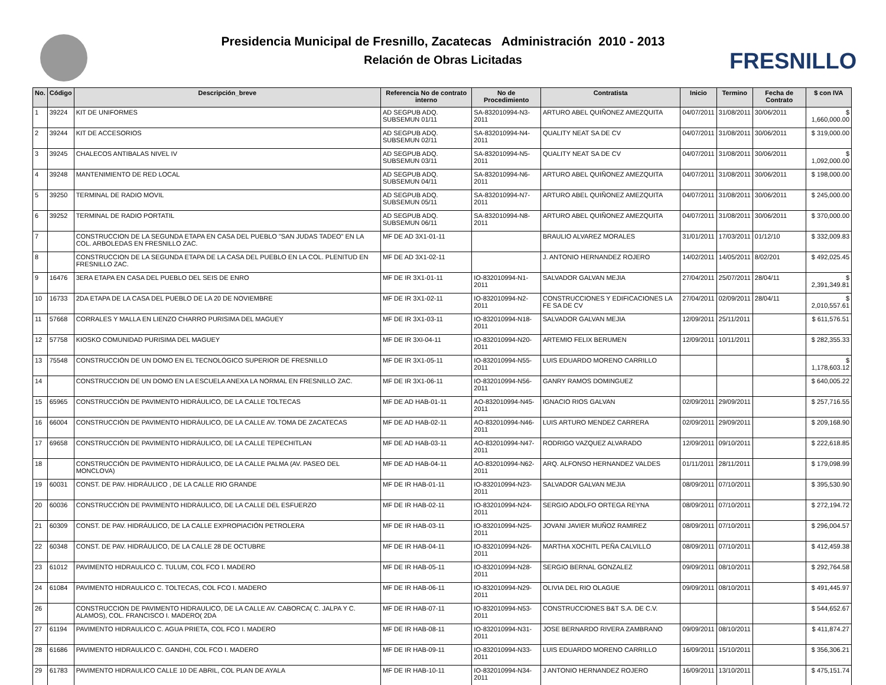Presidencia Municipal de Fresnillo, Zacatecas Administración 2010 - 2013
Relación de Obras Licitadas
FRESNILLO
| No. | Código | Descripción_breve | Referencia No de contrato interno | No de Procedimiento | Contratista | Inicio | Termino | Fecha de Contrato | $ con IVA |
| --- | --- | --- | --- | --- | --- | --- | --- | --- | --- |
| 1 | 39224 | KIT DE UNIFORMES | AD SEGPUB ADQ. SUBSEMUN 01/11 | SA-832010994-N3-2011 | ARTURO ABEL QUIÑONEZ AMEZQUITA | 04/07/2011 | 31/08/2011 | 30/06/2011 | $ 1,660,000.00 |
| 2 | 39244 | KIT DE ACCESORIOS | AD SEGPUB ADQ. SUBSEMUN 02/11 | SA-832010994-N4-2011 | QUALITY NEAT SA DE CV | 04/07/2011 | 31/08/2011 | 30/06/2011 | $ 319,000.00 |
| 3 | 39245 | CHALECOS ANTIBALAS NIVEL IV | AD SEGPUB ADQ. SUBSEMUN 03/11 | SA-832010994-N5-2011 | QUALITY NEAT SA DE CV | 04/07/2011 | 31/08/2011 | 30/06/2011 | $ 1,092,000.00 |
| 4 | 39248 | MANTENIMIENTO DE RED LOCAL | AD SEGPUB ADQ. SUBSEMUN 04/11 | SA-832010994-N6-2011 | ARTURO ABEL QUIÑONEZ AMEZQUITA | 04/07/2011 | 31/08/2011 | 30/06/2011 | $ 198,000.00 |
| 5 | 39250 | TERMINAL DE RADIO MOVIL | AD SEGPUB ADQ. SUBSEMUN 05/11 | SA-832010994-N7-2011 | ARTURO ABEL QUIÑONEZ AMEZQUITA | 04/07/2011 | 31/08/2011 | 30/06/2011 | $ 245,000.00 |
| 6 | 39252 | TERMINAL DE RADIO PORTATIL | AD SEGPUB ADQ. SUBSEMUN 06/11 | SA-832010994-N8-2011 | ARTURO ABEL QUIÑONEZ AMEZQUITA | 04/07/2011 | 31/08/2011 | 30/06/2011 | $ 370,000.00 |
| 7 | | CONSTRUCCION DE LA SEGUNDA ETAPA EN CASA DEL PUEBLO "SAN JUDAS TADEO" EN LA COL. ARBOLEDAS EN FRESNILLO ZAC. | MF DE AD 3X1-01-11 | | BRAULIO ALVAREZ MORALES | 31/01/2011 | 17/03/2011 | 01/12/10 | $ 332,009.83 |
| 8 | | CONSTRUCCION DE LA SEGUNDA ETAPA DE LA CASA DEL PUEBLO EN LA COL. PLENITUD EN FRESNILLO ZAC. | MF DE AD 3X1-02-11 | | J. ANTONIO HERNANDEZ ROJERO | 14/02/2011 | 14/05/2011 | 8/02/201 | $ 492,025.45 |
| 9 | 16476 | 3ERA ETAPA EN CASA DEL PUEBLO DEL SEIS DE ENRO | MF DE IR 3X1-01-11 | IO-832010994-N1-2011 | SALVADOR GALVAN MEJIA | 27/04/2011 | 25/07/2011 | 28/04/11 | $ 2,391,349.81 |
| 10 | 16733 | 2DA ETAPA DE LA CASA DEL PUEBLO DE LA 20 DE NOVIEMBRE | MF DE IR 3X1-02-11 | IO-832010994-N2-2011 | CONSTRUCCIONES Y EDIFICACIONES LA FE SA DE CV | 27/04/2011 | 02/09/2011 | 28/04/11 | $ 2,010,557.61 |
| 11 | 57668 | CORRALES Y MALLA EN LIENZO CHARRO PURISIMA DEL MAGUEY | MF DE IR 3X1-03-11 | IO-832010994-N18-2011 | SALVADOR GALVAN MEJIA | 12/09/2011 | 25/11/2011 | | $ 611,576.51 |
| 12 | 57758 | KIOSKO COMUNIDAD PURISIMA DEL MAGUEY | MF DE IR 3XI-04-11 | IO-832010994-N20-2011 | ARTEMIO FELIX BERUMEN | 12/09/2011 | 10/11/2011 | | $ 282,355.33 |
| 13 | 75548 | CONSTRUCCIÓN DE UN DOMO EN EL TECNOLÓGICO SUPERIOR DE FRESNILLO | MF DE IR 3X1-05-11 | IO-832010994-N55-2011 | LUIS EDUARDO MORENO CARRILLO | | | | $ 1,178,603.12 |
| 14 | | CONSTRUCCION DE UN DOMO EN LA ESCUELA ANEXA LA NORMAL EN FRESNILLO ZAC. | MF DE IR 3X1-06-11 | IO-832010994-N56-2011 | GANRY RAMOS DOMINGUEZ | | | | $ 640,005.22 |
| 15 | 65965 | CONSTRUCCIÓN DE PAVIMENTO HIDRÁULICO, DE LA CALLE TOLTECAS | MF DE AD HAB-01-11 | AO-832010994-N45-2011 | IGNACIO RIOS GALVAN | 02/09/2011 | 29/09/2011 | | $ 257,716.55 |
| 16 | 66004 | CONSTRUCCIÓN DE PAVIMENTO HIDRÁULICO, DE LA CALLE AV. TOMA DE ZACATECAS | MF DE AD HAB-02-11 | AO-832010994-N46-2011 | LUIS ARTURO MENDEZ CARRERA | 02/09/2011 | 29/09/2011 | | $ 209,168.90 |
| 17 | 69658 | CONSTRUCCIÓN DE PAVIMENTO HIDRÁULICO, DE LA CALLE TEPECHITLAN | MF DE AD HAB-03-11 | AO-832010994-N47-2011 | RODRIGO VAZQUEZ ALVARADO | 12/09/2011 | 09/10/2011 | | $ 222,618.85 |
| 18 | | CONSTRUCCIÓN DE PAVIMENTO HIDRÁULICO, DE LA CALLE PALMA (AV. PASEO DEL MONCLOVA) | MF DE AD HAB-04-11 | AO-832010994-N62-2011 | ARQ. ALFONSO HERNANDEZ VALDES | 01/11/2011 | 28/11/2011 | | $ 179,098.99 |
| 19 | 60031 | CONST. DE PAV. HIDRÁULICO , DE LA CALLE RIO GRANDE | MF DE IR HAB-01-11 | IO-832010994-N23-2011 | SALVADOR GALVAN MEJIA | 08/09/2011 | 07/10/2011 | | $ 395,530.90 |
| 20 | 60036 | CONSTRUCCIÓN DE PAVIMENTO HIDRÁULICO, DE LA CALLE DEL ESFUERZO | MF DE IR HAB-02-11 | IO-832010994-N24-2011 | SERGIO ADOLFO ORTEGA REYNA | 08/09/2011 | 07/10/2011 | | $ 272,194.72 |
| 21 | 60309 | CONST. DE PAV. HIDRÁULICO, DE LA CALLE EXPROPIACIÓN PETROLERA | MF DE IR HAB-03-11 | IO-832010994-N25-2011 | JOVANI JAVIER MUÑOZ RAMIREZ | 08/09/2011 | 07/10/2011 | | $ 296,004.57 |
| 22 | 60348 | CONST. DE PAV. HIDRÁULICO, DE LA CALLE 28 DE OCTUBRE | MF DE IR HAB-04-11 | IO-832010994-N26-2011 | MARTHA XOCHITL PEÑA CALVILLO | 08/09/2011 | 07/10/2011 | | $ 412,459.38 |
| 23 | 61012 | PAVIMENTO HIDRAULICO C. TULUM, COL FCO I. MADERO | MF DE IR HAB-05-11 | IO-832010994-N28-2011 | SERGIO BERNAL GONZALEZ | 09/09/2011 | 08/10/2011 | | $ 292,764.58 |
| 24 | 61084 | PAVIMENTO HIDRAULICO C. TOLTECAS, COL FCO I. MADERO | MF DE IR HAB-06-11 | IO-832010994-N29-2011 | OLIVIA DEL RIO OLAGUE | 09/09/2011 | 08/10/2011 | | $ 491,445.97 |
| 26 | | CONSTRUCCION DE PAVIMENTO HIDRAULICO, DE LA CALLE AV. CABORCA( C. JALPA Y C. ALAMOS), COL. FRANCISCO I. MADERO( 2DA | MF DE IR HAB-07-11 | IO-832010994-N53-2011 | CONSTRUCCIONES B&T S.A. DE C.V. | | | | $ 544,652.67 |
| 27 | 61194 | PAVIMENTO HIDRAULICO C. AGUA PRIETA, COL FCO I. MADERO | MF DE IR HAB-08-11 | IO-832010994-N31-2011 | JOSE BERNARDO RIVERA ZAMBRANO | 09/09/2011 | 08/10/2011 | | $ 411,874.27 |
| 28 | 61686 | PAVIMENTO HIDRAULICO C. GANDHI, COL FCO I. MADERO | MF DE IR HAB-09-11 | IO-832010994-N33-2011 | LUIS EDUARDO MORENO CARRILLO | 16/09/2011 | 15/10/2011 | | $ 356,306.21 |
| 29 | 61783 | PAVIMENTO HIDRAULICO CALLE 10 DE ABRIL, COL PLAN DE AYALA | MF DE IR HAB-10-11 | IO-832010994-N34-2011 | J ANTONIO HERNANDEZ ROJERO | 16/09/2011 | 13/10/2011 | | $ 475,151.74 |